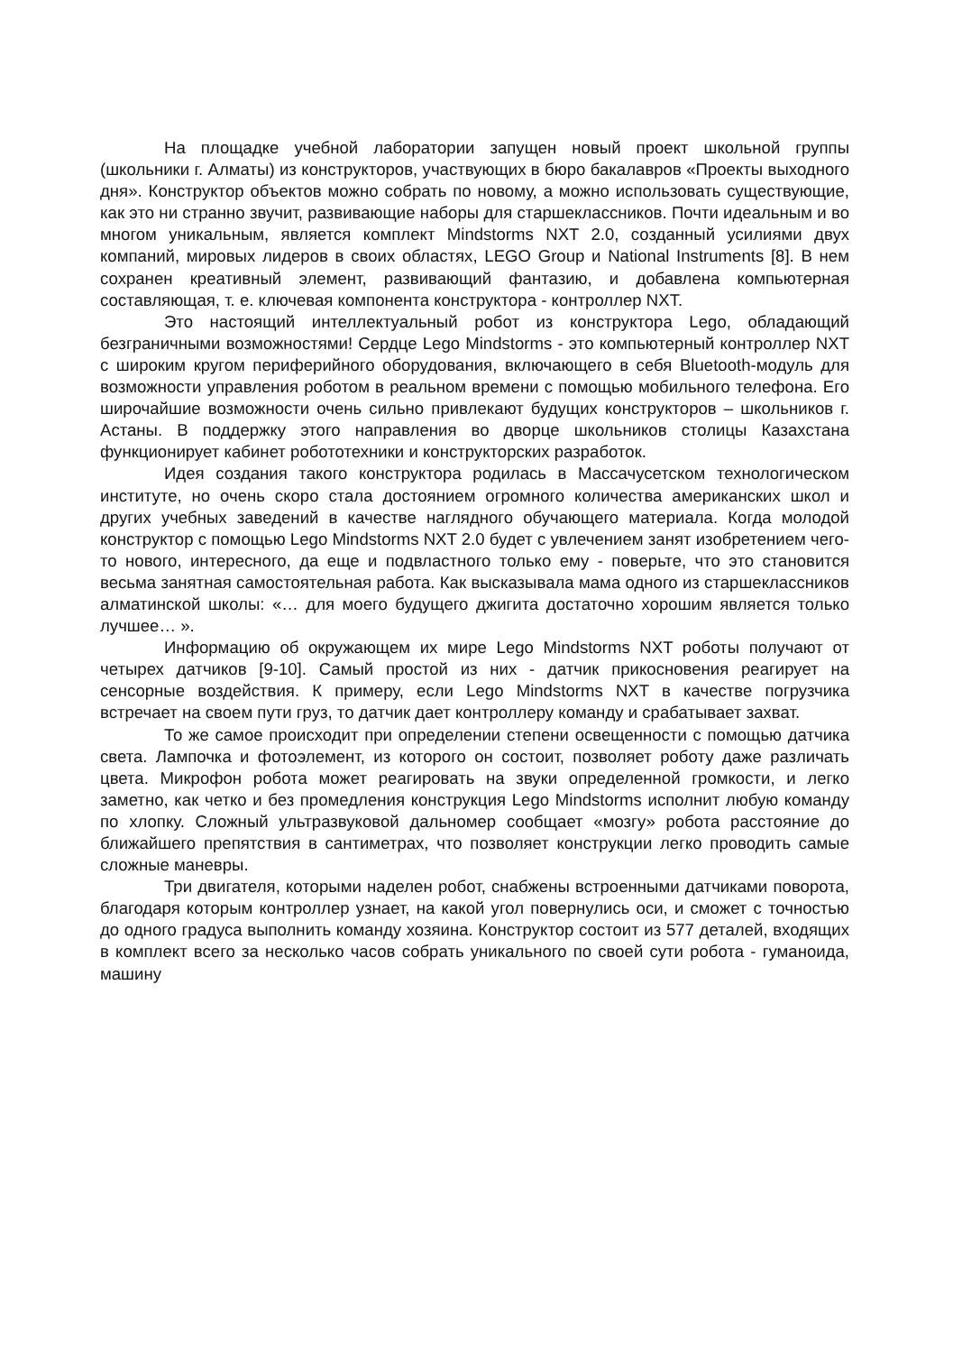На площадке учебной лаборатории запущен новый проект школьной группы (школьники г. Алматы) из конструкторов, участвующих в бюро бакалавров «Проекты выходного дня». Конструктор объектов можно собрать по новому, а можно использовать существующие, как это ни странно звучит, развивающие наборы для старшеклассников. Почти идеальным и во многом уникальным, является комплект Mindstorms NXT 2.0, созданный усилиями двух компаний, мировых лидеров в своих областях, LEGO Group и National Instruments [8]. В нем сохранен креативный элемент, развивающий фантазию, и добавлена компьютерная составляющая, т. е. ключевая компонента конструктора - контроллер NXT.
Это настоящий интеллектуальный робот из конструктора Lego, обладающий безграничными возможностями! Сердце Lego Mindstorms - это компьютерный контроллер NXT с широким кругом периферийного оборудования, включающего в себя Bluetooth-модуль для возможности управления роботом в реальном времени с помощью мобильного телефона. Его широчайшие возможности очень сильно привлекают будущих конструкторов – школьников г. Астаны. В поддержку этого направления во дворце школьников столицы Казахстана функционирует кабинет робототехники и конструкторских разработок.
Идея создания такого конструктора родилась в Массачусетском технологическом институте, но очень скоро стала достоянием огромного количества американских школ и других учебных заведений в качестве наглядного обучающего материала. Когда молодой конструктор с помощью Lego Mindstorms NXT 2.0 будет с увлечением занят изобретением чего-то нового, интересного, да еще и подвластного только ему - поверьте, что это становится весьма занятная самостоятельная работа. Как высказывала мама одного из старшеклассников алматинской школы: «… для моего будущего джигита достаточно хорошим является только лучшее… ».
Информацию об окружающем их мире Lego Mindstorms NXT роботы получают от четырех датчиков [9-10]. Самый простой из них - датчик прикосновения реагирует на сенсорные воздействия. К примеру, если Lego Mindstorms NXT в качестве погрузчика встречает на своем пути груз, то датчик дает контроллеру команду и срабатывает захват.
То же самое происходит при определении степени освещенности с помощью датчика света. Лампочка и фотоэлемент, из которого он состоит, позволяет роботу даже различать цвета. Микрофон робота может реагировать на звуки определенной громкости, и легко заметно, как четко и без промедления конструкция Lego Mindstorms исполнит любую команду по хлопку. Сложный ультразвуковой дальномер сообщает «мозгу» робота расстояние до ближайшего препятствия в сантиметрах, что позволяет конструкции легко проводить самые сложные маневры.
Три двигателя, которыми наделен робот, снабжены встроенными датчиками поворота, благодаря которым контроллер узнает, на какой угол повернулись оси, и сможет с точностью до одного градуса выполнить команду хозяина. Конструктор состоит из 577 деталей, входящих в комплект всего за несколько часов собрать уникального по своей сути робота - гуманоида, машину